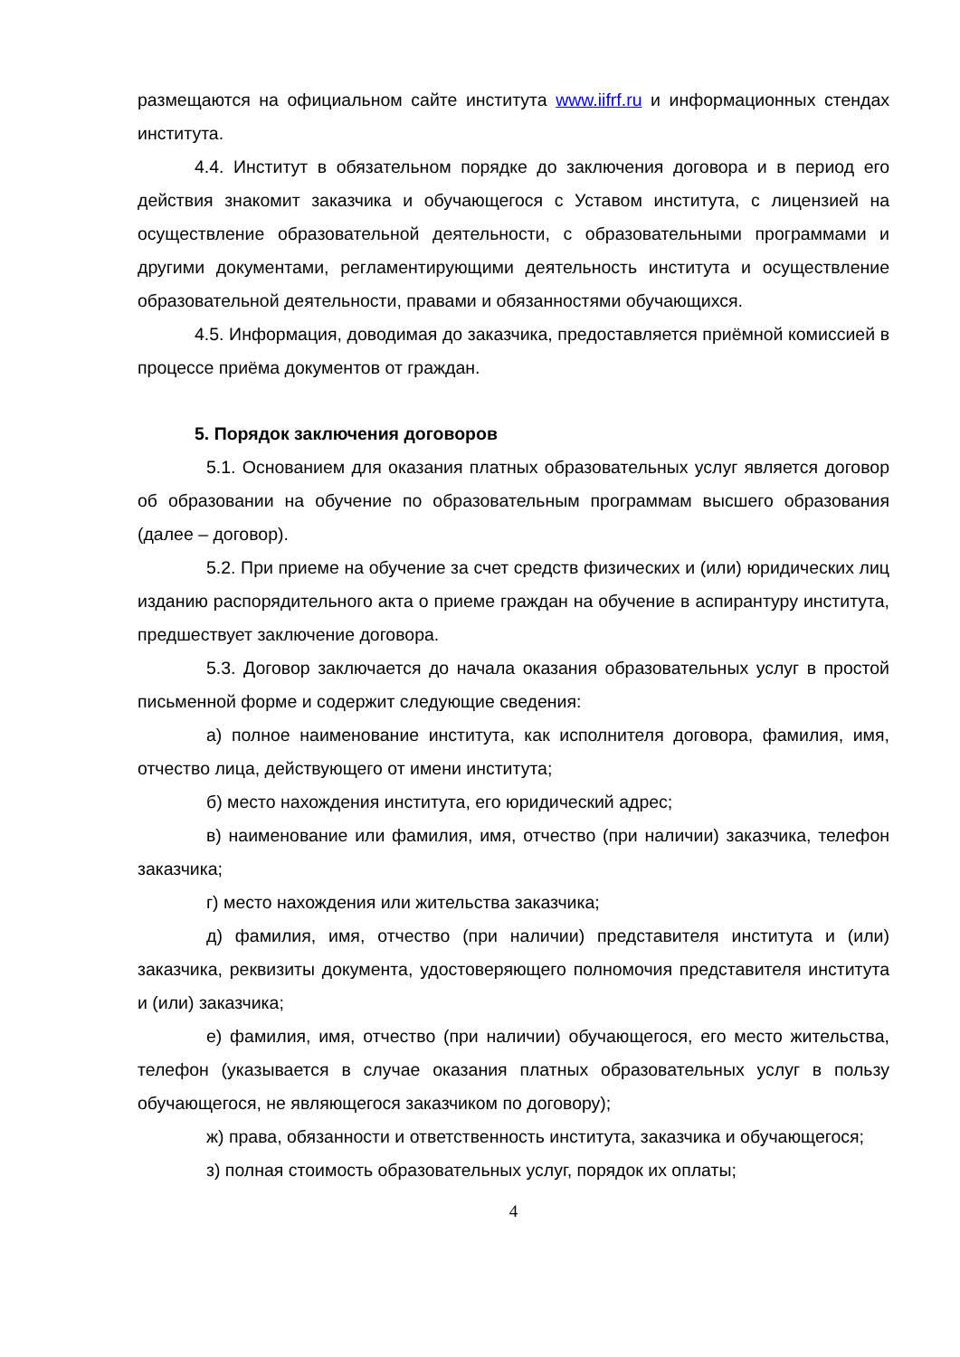размещаются на официальном сайте института www.iifrf.ru и информационных стендах института.
4.4. Институт в обязательном порядке до заключения договора и в период его действия знакомит заказчика и обучающегося с Уставом института, с лицензией на осуществление образовательной деятельности, с образовательными программами и другими документами, регламентирующими деятельность института и осуществление образовательной деятельности, правами и обязанностями обучающихся.
4.5. Информация, доводимая до заказчика, предоставляется приёмной комиссией в процессе приёма документов от граждан.
5. Порядок заключения договоров
5.1. Основанием для оказания платных образовательных услуг является договор об образовании на обучение по образовательным программам высшего образования (далее – договор).
5.2. При приеме на обучение за счет средств физических и (или) юридических лиц изданию распорядительного акта о приеме граждан на обучение в аспирантуру института, предшествует заключение договора.
5.3. Договор заключается до начала оказания образовательных услуг в простой письменной форме и содержит следующие сведения:
а) полное наименование института, как исполнителя договора, фамилия, имя, отчество лица, действующего от имени института;
б) место нахождения института, его юридический адрес;
в) наименование или фамилия, имя, отчество (при наличии) заказчика, телефон заказчика;
г) место нахождения или жительства заказчика;
д) фамилия, имя, отчество (при наличии) представителя института и (или) заказчика, реквизиты документа, удостоверяющего полномочия представителя института и (или) заказчика;
е) фамилия, имя, отчество (при наличии) обучающегося, его место жительства, телефон (указывается в случае оказания платных образовательных услуг в пользу обучающегося, не являющегося заказчиком по договору);
ж) права, обязанности и ответственность института, заказчика и обучающегося;
з) полная стоимость образовательных услуг, порядок их оплаты;
4